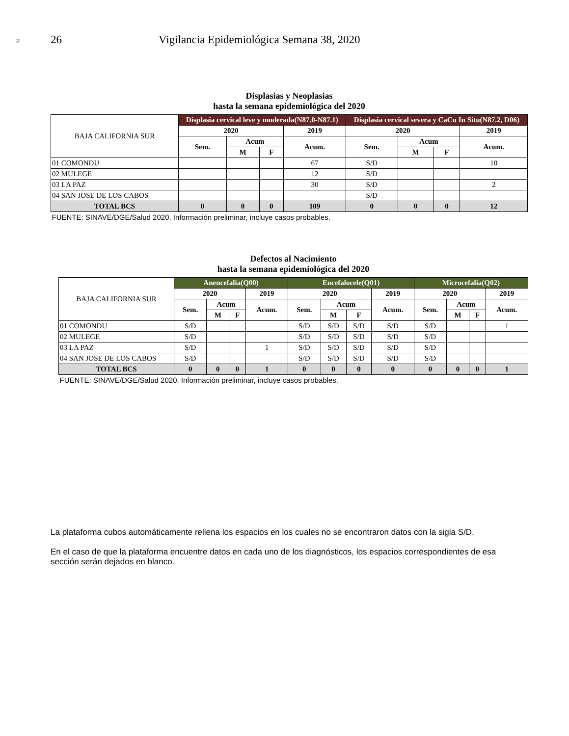2 26 Vigilancia Epidemiológica Semana 38, 2020
| Displasias y Neoplasias hasta la semana epidemiológica del 2020 | | | | | | | | |
| BAJA CALIFORNIA SUR | Displasia cervical leve y moderada(N87.0-N87.1) | | | | Displasia cervical severa y CaCu In Situ(N87.2, D06) | | | |
| | 2020 | | | 2019 | 2020 | | | 2019 |
| | Sem. | Acum | | Acum. | Sem. | Acum | | Acum. |
| | | M | F | | | M | F | |
| 01 COMONDU | | | | 67 | S/D | | | 10 |
| 02 MULEGE | | | | 12 | S/D | | | |
| 03 LA PAZ | | | | 30 | S/D | | | 2 |
| 04 SAN JOSE DE LOS CABOS | | | | | S/D | | | |
| TOTAL BCS | 0 | 0 | 0 | 109 | 0 | 0 | 0 | 12 |
| FUENTE: SINAVE/DGE/Salud 2020. Información preliminar, incluye casos probables. | | | | | | | | |
| Defectos al Nacimiento hasta la semana epidemiológica del 2020 | | | | | | | | | | | | |
| BAJA CALIFORNIA SUR | Anencefalia(Q00) | | | | Encefalocele(Q01) | | | | Microcefalia(Q02) | | | |
| | 2020 | | | 2019 | 2020 | | | 2019 | 2020 | | | 2019 |
| | Sem. | Acum | | Acum. | Sem. | Acum | | Acum. | Sem. | Acum | | Acum. |
| | | M | F | | | M | F | | | M | F | |
| 01 COMONDU | S/D | | | | S/D | S/D | S/D | S/D | S/D | | | 1 |
| 02 MULEGE | S/D | | | | S/D | S/D | S/D | S/D | S/D | | | |
| 03 LA PAZ | S/D | | | 1 | S/D | S/D | S/D | S/D | S/D | | | |
| 04 SAN JOSE DE LOS CABOS | S/D | | | | S/D | S/D | S/D | S/D | S/D | | | |
| TOTAL BCS | 0 | 0 | 0 | 1 | 0 | 0 | 0 | 0 | 0 | 0 | 0 | 1 |
| FUENTE: SINAVE/DGE/Salud 2020. Información preliminar, incluye casos probables. | | | | | | | | | | | | |
La plataforma cubos automáticamente rellena los espacios en los cuales no se encontraron datos con la sigla S/D.
En el caso de que la plataforma encuentre datos en cada uno de los diagnósticos, los espacios correspondientes de esa sección serán dejados en blanco.